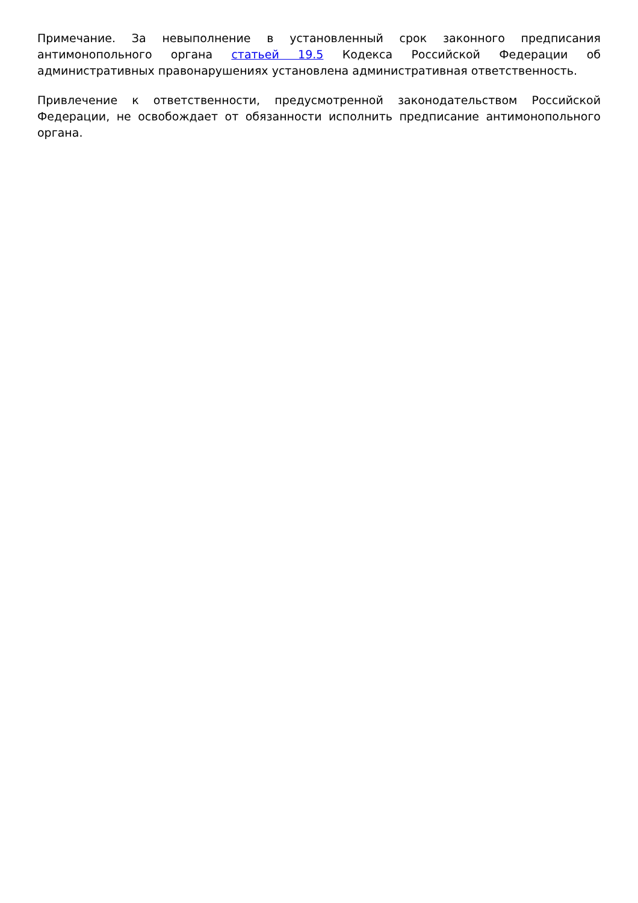Примечание. За невыполнение в установленный срок законного предписания антимонопольного органа статьей 19.5 Кодекса Российской Федерации об административных правонарушениях установлена административная ответственность.
Привлечение к ответственности, предусмотренной законодательством Российской Федерации, не освобождает от обязанности исполнить предписание антимонопольного органа.